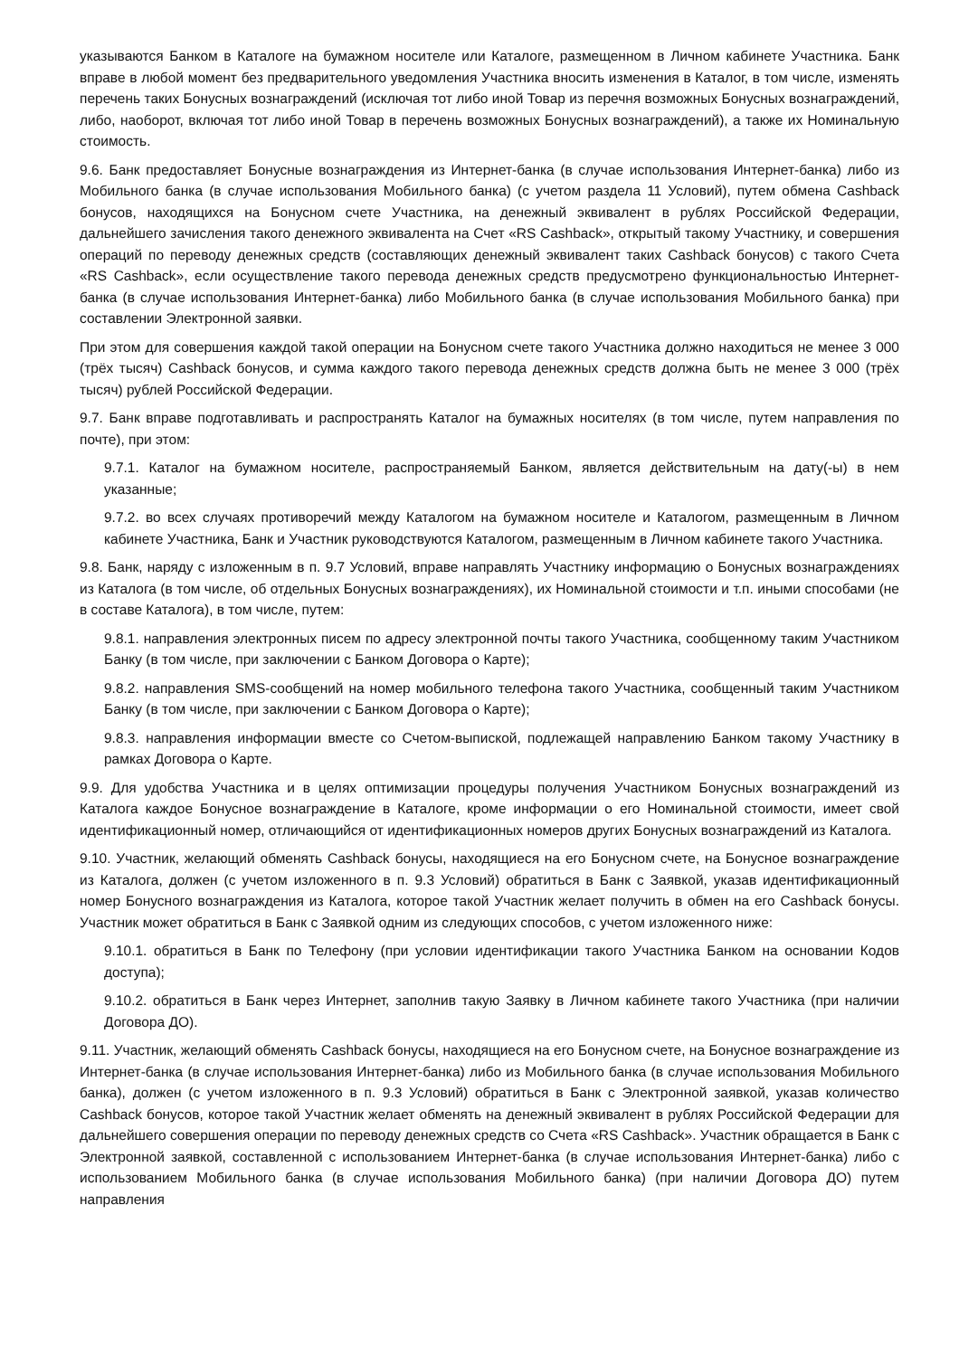указываются Банком в Каталоге на бумажном носителе или Каталоге, размещенном в Личном кабинете Участника. Банк вправе в любой момент без предварительного уведомления Участника вносить изменения в Каталог, в том числе, изменять перечень таких Бонусных вознаграждений (исключая тот либо иной Товар из перечня возможных Бонусных вознаграждений, либо, наоборот, включая тот либо иной Товар в перечень возможных Бонусных вознаграждений), а также их Номинальную стоимость.
9.6. Банк предоставляет Бонусные вознаграждения из Интернет-банка (в случае использования Интернет-банка) либо из Мобильного банка (в случае использования Мобильного банка) (с учетом раздела 11 Условий), путем обмена Cashback бонусов, находящихся на Бонусном счете Участника, на денежный эквивалент в рублях Российской Федерации, дальнейшего зачисления такого денежного эквивалента на Счет «RS Cashback», открытый такому Участнику, и совершения операций по переводу денежных средств (составляющих денежный эквивалент таких Cashback бонусов) с такого Счета «RS Cashback», если осуществление такого перевода денежных средств предусмотрено функциональностью Интернет-банка (в случае использования Интернет-банка) либо Мобильного банка (в случае использования Мобильного банка) при составлении Электронной заявки.
При этом для совершения каждой такой операции на Бонусном счете такого Участника должно находиться не менее 3 000 (трёх тысяч) Cashback бонусов, и сумма каждого такого перевода денежных средств должна быть не менее 3 000 (трёх тысяч) рублей Российской Федерации.
9.7. Банк вправе подготавливать и распространять Каталог на бумажных носителях (в том числе, путем направления по почте), при этом:
9.7.1. Каталог на бумажном носителе, распространяемый Банком, является действительным на дату(-ы) в нем указанные;
9.7.2. во всех случаях противоречий между Каталогом на бумажном носителе и Каталогом, размещенным в Личном кабинете Участника, Банк и Участник руководствуются Каталогом, размещенным в Личном кабинете такого Участника.
9.8. Банк, наряду с изложенным в п. 9.7 Условий, вправе направлять Участнику информацию о Бонусных вознаграждениях из Каталога (в том числе, об отдельных Бонусных вознаграждениях), их Номинальной стоимости и т.п. иными способами (не в составе Каталога), в том числе, путем:
9.8.1. направления электронных писем по адресу электронной почты такого Участника, сообщенному таким Участником Банку (в том числе, при заключении с Банком Договора о Карте);
9.8.2. направления SMS-сообщений на номер мобильного телефона такого Участника, сообщенный таким Участником Банку (в том числе, при заключении с Банком Договора о Карте);
9.8.3. направления информации вместе со Счетом-выпиской, подлежащей направлению Банком такому Участнику в рамках Договора о Карте.
9.9. Для удобства Участника и в целях оптимизации процедуры получения Участником Бонусных вознаграждений из Каталога каждое Бонусное вознаграждение в Каталоге, кроме информации о его Номинальной стоимости, имеет свой идентификационный номер, отличающийся от идентификационных номеров других Бонусных вознаграждений из Каталога.
9.10. Участник, желающий обменять Cashback бонусы, находящиеся на его Бонусном счете, на Бонусное вознаграждение из Каталога, должен (с учетом изложенного в п. 9.3 Условий) обратиться в Банк с Заявкой, указав идентификационный номер Бонусного вознаграждения из Каталога, которое такой Участник желает получить в обмен на его Cashback бонусы. Участник может обратиться в Банк с Заявкой одним из следующих способов, с учетом изложенного ниже:
9.10.1. обратиться в Банк по Телефону (при условии идентификации такого Участника Банком на основании Кодов доступа);
9.10.2. обратиться в Банк через Интернет, заполнив такую Заявку в Личном кабинете такого Участника (при наличии Договора ДО).
9.11. Участник, желающий обменять Cashback бонусы, находящиеся на его Бонусном счете, на Бонусное вознаграждение из Интернет-банка (в случае использования Интернет-банка) либо из Мобильного банка (в случае использования Мобильного банка), должен (с учетом изложенного в п. 9.3 Условий) обратиться в Банк с Электронной заявкой, указав количество Cashback бонусов, которое такой Участник желает обменять на денежный эквивалент в рублях Российской Федерации для дальнейшего совершения операции по переводу денежных средств со Счета «RS Cashback». Участник обращается в Банк с Электронной заявкой, составленной с использованием Интернет-банка (в случае использования Интернет-банка) либо с использованием Мобильного банка (в случае использования Мобильного банка) (при наличии Договора ДО) путем направления